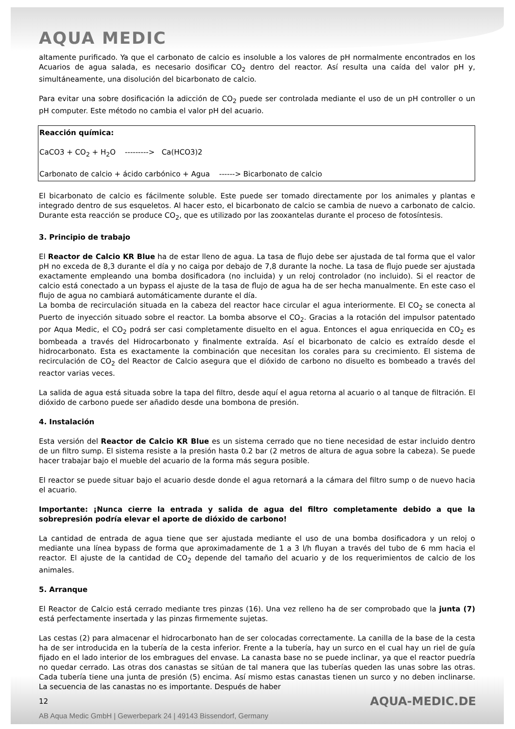AQUA MEDIC
altamente purificado. Ya que el carbonato de calcio es insoluble a los valores de pH normalmente encontrados en los Acuarios de agua salada, es necesario dosificar CO<sub>2</sub> dentro del reactor. Así resulta una caída del valor pH y, simultáneamente, una disolución del bicarbonato de calcio.
Para evitar una sobre dosificación la adicción de CO<sub>2</sub> puede ser controlada mediante el uso de un pH controller o un pH computer. Este método no cambia el valor pH del acuario.
Reacción química:
CaCO3 + CO<sub>2</sub> + H<sub>2</sub>O ---------> Ca(HCO3)2
Carbonato de calcio + ácido carbónico + Agua ------> Bicarbonato de calcio
El bicarbonato de calcio es fácilmente soluble. Este puede ser tomado directamente por los animales y plantas e integrado dentro de sus esqueletos. Al hacer esto, el bicarbonato de calcio se cambia de nuevo a carbonato de calcio. Durante esta reacción se produce CO<sub>2</sub>, que es utilizado por las zooxantelas durante el proceso de fotosíntesis.
3. Principio de trabajo
El Reactor de Calcio KR Blue ha de estar lleno de agua. La tasa de flujo debe ser ajustada de tal forma que el valor pH no exceda de 8,3 durante el día y no caiga por debajo de 7,8 durante la noche. La tasa de flujo puede ser ajustada exactamente empleando una bomba dosificadora (no incluida) y un reloj controlador (no incluido). Si el reactor de calcio está conectado a un bypass el ajuste de la tasa de flujo de agua ha de ser hecha manualmente. En este caso el flujo de agua no cambiará automáticamente durante el día.
La bomba de recirculación situada en la cabeza del reactor hace circular el agua interiormente. El CO<sub>2</sub> se conecta al Puerto de inyección situado sobre el reactor. La bomba absorve el CO<sub>2</sub>. Gracias a la rotación del impulsor patentado por Aqua Medic, el CO<sub>2</sub> podrá ser casi completamente disuelto en el agua. Entonces el agua enriquecida en CO<sub>2</sub> es bombeada a través del Hidrocarbonato y finalmente extraída. Así el bicarbonato de calcio es extraído desde el hidrocarbonato. Esta es exactamente la combinación que necesitan los corales para su crecimiento. El sistema de recirculación de CO<sub>2</sub> del Reactor de Calcio asegura que el dióxido de carbono no disuelto es bombeado a través del reactor varias veces.
La salida de agua está situada sobre la tapa del filtro, desde aquí el agua retorna al acuario o al tanque de filtración. El dióxido de carbono puede ser añadido desde una bombona de presión.
4. Instalación
Esta versión del Reactor de Calcio KR Blue es un sistema cerrado que no tiene necesidad de estar incluido dentro de un filtro sump. El sistema resiste a la presión hasta 0.2 bar (2 metros de altura de agua sobre la cabeza). Se puede hacer trabajar bajo el mueble del acuario de la forma más segura posible.
El reactor se puede situar bajo el acuario desde donde el agua retornará a la cámara del filtro sump o de nuevo hacia el acuario.
Importante: ¡Nunca cierre la entrada y salida de agua del filtro completamente debido a que la sobrepresión podría elevar el aporte de dióxido de carbono!
La cantidad de entrada de agua tiene que ser ajustada mediante el uso de una bomba dosificadora y un reloj o mediante una línea bypass de forma que aproximadamente de 1 a 3 l/h fluyan a través del tubo de 6 mm hacia el reactor. El ajuste de la cantidad de CO<sub>2</sub> depende del tamaño del acuario y de los requerimientos de calcio de los animales.
5. Arranque
El Reactor de Calcio está cerrado mediante tres pinzas (16). Una vez relleno ha de ser comprobado que la junta (7) está perfectamente insertada y las pinzas firmemente sujetas.
Las cestas (2) para almacenar el hidrocarbonato han de ser colocadas correctamente. La canilla de la base de la cesta ha de ser introducida en la tubería de la cesta inferior. Frente a la tubería, hay un surco en el cual hay un riel de guía fijado en el lado interior de los embragues del envase. La canasta base no se puede inclinar, ya que el reactor puedría no quedar cerrado. Las otras dos canastas se sitúan de tal manera que las tuberías queden las unas sobre las otras. Cada tubería tiene una junta de presión (5) encima. Así mismo estas canastas tienen un surco y no deben inclinarse. La secuencia de las canastas no es importante. Después de haber
12 AQUA-MEDIC.DE
AB Aqua Medic GmbH | Gewerbepark 24 | 49143 Bissendorf, Germany